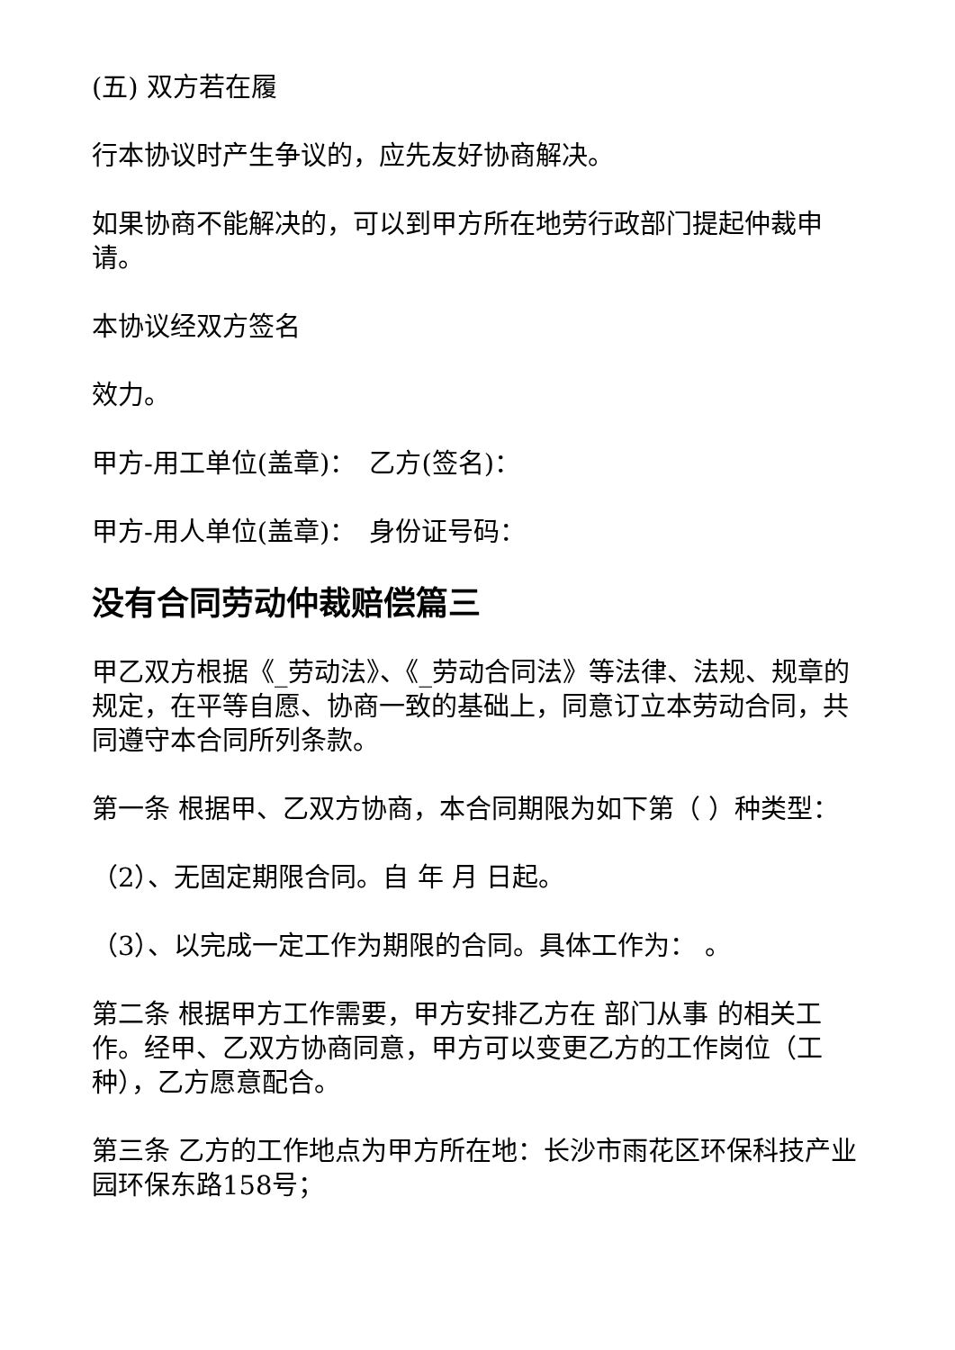(五) 双方若在履
行本协议时产生争议的，应先友好协商解决。
如果协商不能解决的，可以到甲方所在地劳行政部门提起仲裁申请。
本协议经双方签名
效力。
甲方-用工单位(盖章)：　乙方(签名)：
甲方-用人单位(盖章)：　身份证号码：
没有合同劳动仲裁赔偿篇三
甲乙双方根据《_劳动法》、《_劳动合同法》等法律、法规、规章的规定，在平等自愿、协商一致的基础上，同意订立本劳动合同，共同遵守本合同所列条款。
第一条 根据甲、乙双方协商，本合同期限为如下第（ ）种类型：
（2）、无固定期限合同。自 年 月 日起。
（3）、以完成一定工作为期限的合同。具体工作为： 。
第二条 根据甲方工作需要，甲方安排乙方在 部门从事 的相关工作。经甲、乙双方协商同意，甲方可以变更乙方的工作岗位（工种），乙方愿意配合。
第三条 乙方的工作地点为甲方所在地：长沙市雨花区环保科技产业园环保东路158号；